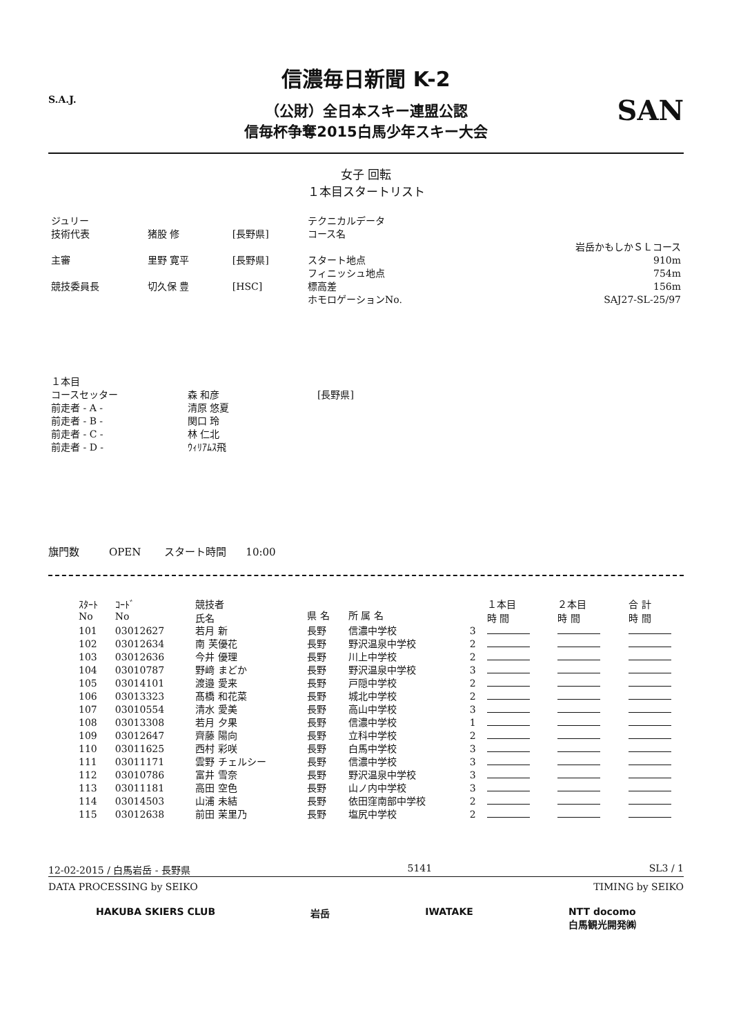信濃毎日新聞 K-2
（公財）全日本スキー連盟公認
信毎杯争奪2015白馬少年スキー大会
S.A.J. SAN
女子 回転
１本目スタートリスト
| ジュリー | | | テクニカルデータ | |
| 技術代表 | 猪股 修 | [長野県] | コース名 | |
| | | | | 岩岳かもしかＳＬコース |
| 主審 | 里野 寛平 | [長野県] | スタート地点 | 910m |
| | | | フィニッシュ地点 | 754m |
| 競技委員長 | 切久保 豊 | [HSC] | 標高差 | 156m |
| | | | ホモロゲーションNo. | SAJ27-SL-25/97 |
| １本目 | | |
| コースセッター | 森 和彦 | [長野県] |
| 前走者 - A - | 清原 悠夏 | |
| 前走者 - B - | 関口 玲 | |
| 前走者 - C - | 林 仁北 | |
| 前走者 - D - | ｳｨﾘｱﾑｽ飛 | |
旗門数 OPEN スタート時間 10:00
| ｽﾀｰﾄ No | ｺｰﾄﾞ No | 競技者 氏名 | 県 名 | 所 属 名 | | １本目 時 間 | ２本目 時 間 | 合 計 時 間 |
| --- | --- | --- | --- | --- | --- | --- | --- | --- |
| 101 | 03012627 | 若月 新 | 長野 | 信濃中学校 | 3 | | | |
| 102 | 03012634 | 南 芙優花 | 長野 | 野沢温泉中学校 | 2 | | | |
| 103 | 03012636 | 今井 優理 | 長野 | 川上中学校 | 2 | | | |
| 104 | 03010787 | 野﨑 まどか | 長野 | 野沢温泉中学校 | 3 | | | |
| 105 | 03014101 | 渡邉 愛来 | 長野 | 戸隠中学校 | 2 | | | |
| 106 | 03013323 | 髙橋 和花菜 | 長野 | 城北中学校 | 2 | | | |
| 107 | 03010554 | 清水 愛美 | 長野 | 高山中学校 | 3 | | | |
| 108 | 03013308 | 若月 夕果 | 長野 | 信濃中学校 | 1 | | | |
| 109 | 03012647 | 齊藤 陽向 | 長野 | 立科中学校 | 2 | | | |
| 110 | 03011625 | 西村 彩咲 | 長野 | 白馬中学校 | 3 | | | |
| 111 | 03011171 | 雲野 チェルシー | 長野 | 信濃中学校 | 3 | | | |
| 112 | 03010786 | 富井 雪奈 | 長野 | 野沢温泉中学校 | 3 | | | |
| 113 | 03011181 | 高田 空色 | 長野 | 山ノ内中学校 | 3 | | | |
| 114 | 03014503 | 山浦 未結 | 長野 | 依田窪南部中学校 | 2 | | | |
| 115 | 03012638 | 前田 茉里乃 | 長野 | 塩尻中学校 | 2 | | | |
12-02-2015 / 白馬岩岳 - 長野県 5141 SL3 / 1
DATA PROCESSING by SEIKO TIMING by SEIKO
HAKUBA SKIERS CLUB 岩岳 IWATAKE NTT docomo
白馬観光開発㈱